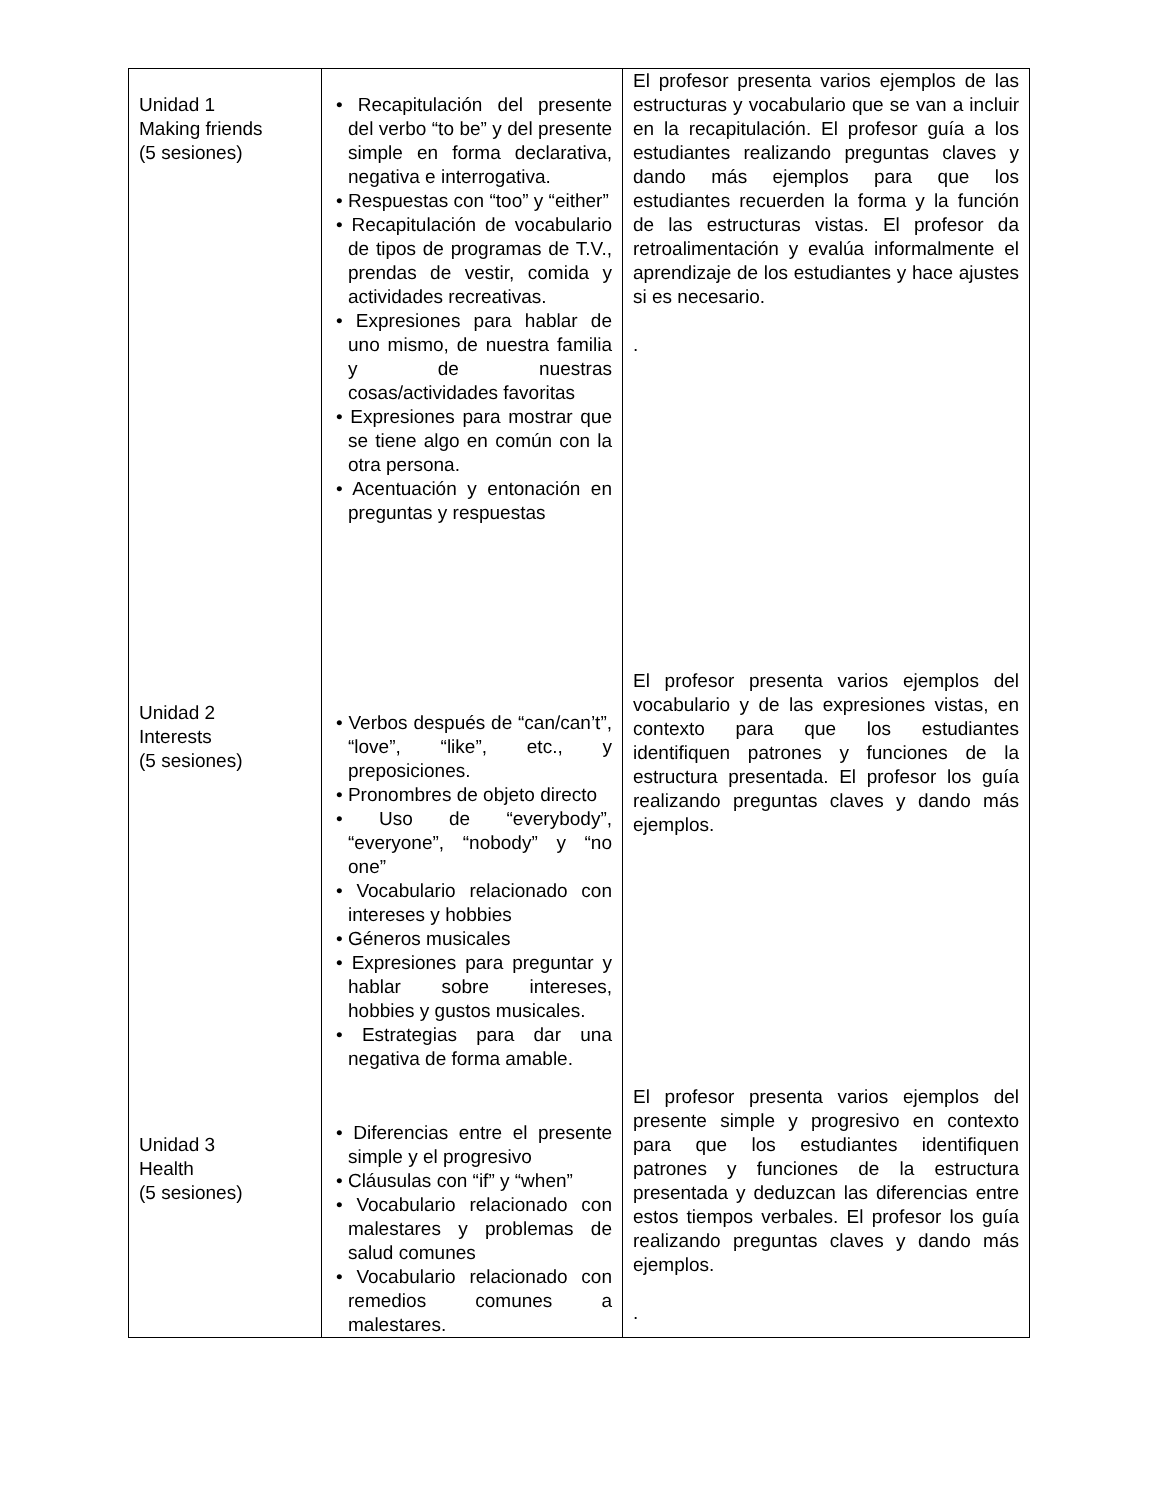| Unidad 1 Making friends (5 sesiones) | • Recapitulación del presente del verbo “to be” y del presente simple en forma declarativa, negativa e interrogativa. • Respuestas con “too” y “either” • Recapitulación de vocabulario de tipos de programas de T.V., prendas de vestir, comida y actividades recreativas. • Expresiones para hablar de uno mismo, de nuestra familia y de nuestras cosas/actividades favoritas • Expresiones para mostrar que se tiene algo en común con la otra persona. • Acentuación y entonación en preguntas y respuestas | El profesor presenta varios ejemplos de las estructuras y vocabulario que se van a incluir en la recapitulación. El profesor guía a los estudiantes realizando preguntas claves y dando más ejemplos para que los estudiantes recuerden la forma y la función de las estructuras vistas. El profesor da retroalimentación y evalúa informalmente el aprendizaje de los estudiantes y hace ajustes si es necesario. . |
| Unidad 2 Interests (5 sesiones) | • Verbos después de “can/can’t”, “love”, “like”, etc., y preposiciones. • Pronombres de objeto directo • Uso de “everybody”, “everyone”, “nobody” y “no one” • Vocabulario relacionado con intereses y hobbies • Géneros musicales • Expresiones para preguntar y hablar sobre intereses, hobbies y gustos musicales. • Estrategias para dar una negativa de forma amable. | El profesor presenta varios ejemplos del vocabulario y de las expresiones vistas, en contexto para que los estudiantes identifiquen patrones y funciones de la estructura presentada. El profesor los guía realizando preguntas claves y dando más ejemplos. |
| Unidad 3 Health (5 sesiones) | • Diferencias entre el presente simple y el progresivo • Cláusulas con “if” y “when” • Vocabulario relacionado con malestares y problemas de salud comunes • Vocabulario relacionado con remedios comunes a malestares. | El profesor presenta varios ejemplos del presente simple y progresivo en contexto para que los estudiantes identifiquen patrones y funciones de la estructura presentada y deduzcan las diferencias entre estos tiempos verbales. El profesor los guía realizando preguntas claves y dando más ejemplos. . |